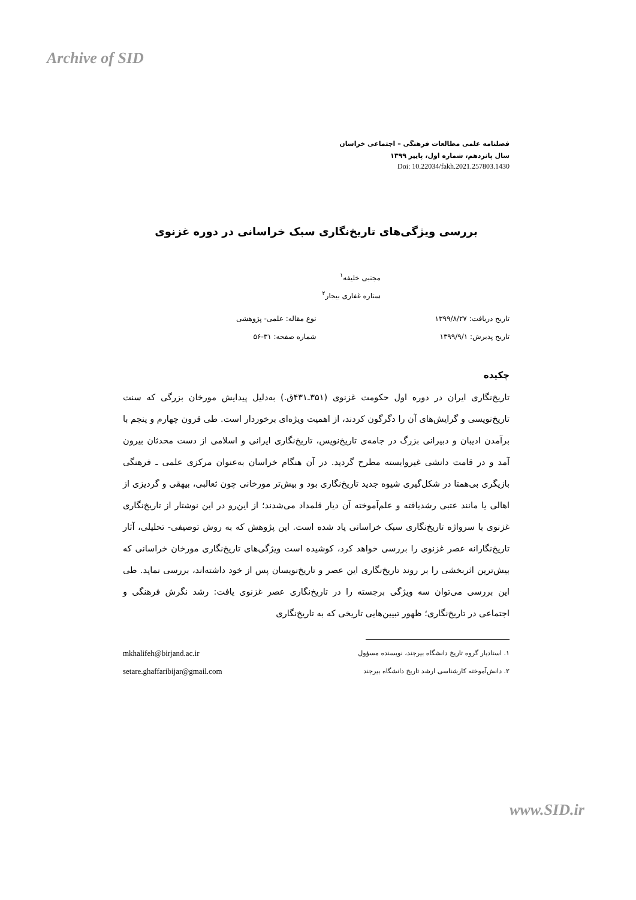Archive of SID
فصلنامه علمی مطالعات فرهنگی – اجتماعی خراسان
سال پانزدهم، شماره اول، پاییز ۱۳۹۹
Doi: 10.22034/fakh.2021.257803.1430
بررسی ویژگی‌های تاریخ‌نگاری سبک خراسانی در دوره غزنوی
مجتبی خلیفه<sup>۱</sup>
ستاره غفاری بیجار<sup>۲</sup>
تاریخ دریافت: ۱۳۹۹/۸/۲۷
تاریخ پذیرش: ۱۳۹۹/۹/۱
نوع مقاله: علمی- پژوهشی
شماره صفحه: ۳۱-۵۶
چکیده
تاریخ‌نگاری ایران در دوره اول حکومت غزنوی (۳۵۱ـ۴۳۱ق.) به‌دلیل پیدایش مورخان بزرگی که سنت تاریخ‌نویسی و گرایش‌های آن را دگرگون کردند، از اهمیت ویژه‌ای برخوردار است. طی قرون چهارم و پنجم با برآمدن ادیبان و دبیرانی بزرگ در جامه‌ی تاریخ‌نویس، تاریخ‌نگاری ایرانی و اسلامی از دست محدثان بیرون آمد و در قامت دانشی غیروابسته مطرح گردید. در آن هنگام خراسان به‌عنوان مرکزی علمی ـ فرهنگی بازیگری بی‌همتا در شکل‌گیری شیوه جدید تاریخ‌نگاری بود و بیش‌تر مورخانی چون ثعالبی، بیهقی و گردیزی از اهالی یا مانند عتبی رشدیافته و علم‌آموخته آن دیار قلمداد می‌شدند؛ از این‌رو در این نوشتار از تاریخ‌نگاری غزنوی با سرواژه تاریخ‌نگاری سبک خراسانی یاد شده است. این پژوهش که به روش توصیفی- تحلیلی، آثار تاریخ‌نگارانه عصر غزنوی را بررسی خواهد کرد، کوشیده است ویژگی‌های تاریخ‌نگاری مورخان خراسانی که بیش‌ترین اثربخشی را بر روند تاریخ‌نگاری این عصر و تاریخ‌نویسان پس از خود داشته‌اند، بررسی نماید. طی این بررسی می‌توان سه ویژگی برجسته را در تاریخ‌نگاری عصر غزنوی یافت: رشد نگرش فرهنگی و اجتماعی در تاریخ‌نگاری؛ ظهور تبیین‌هایی تاریخی که به تاریخ‌نگاری
۱. استادیار گروه تاریخ دانشگاه بیرجند، نویسنده مسؤول
۲. دانش‌آموخته کارشناسی ارشد تاریخ دانشگاه بیرجند
mkhalifeh@birjand.ac.ir
setare.ghaffaribijar@gmail.com
www.SID.ir